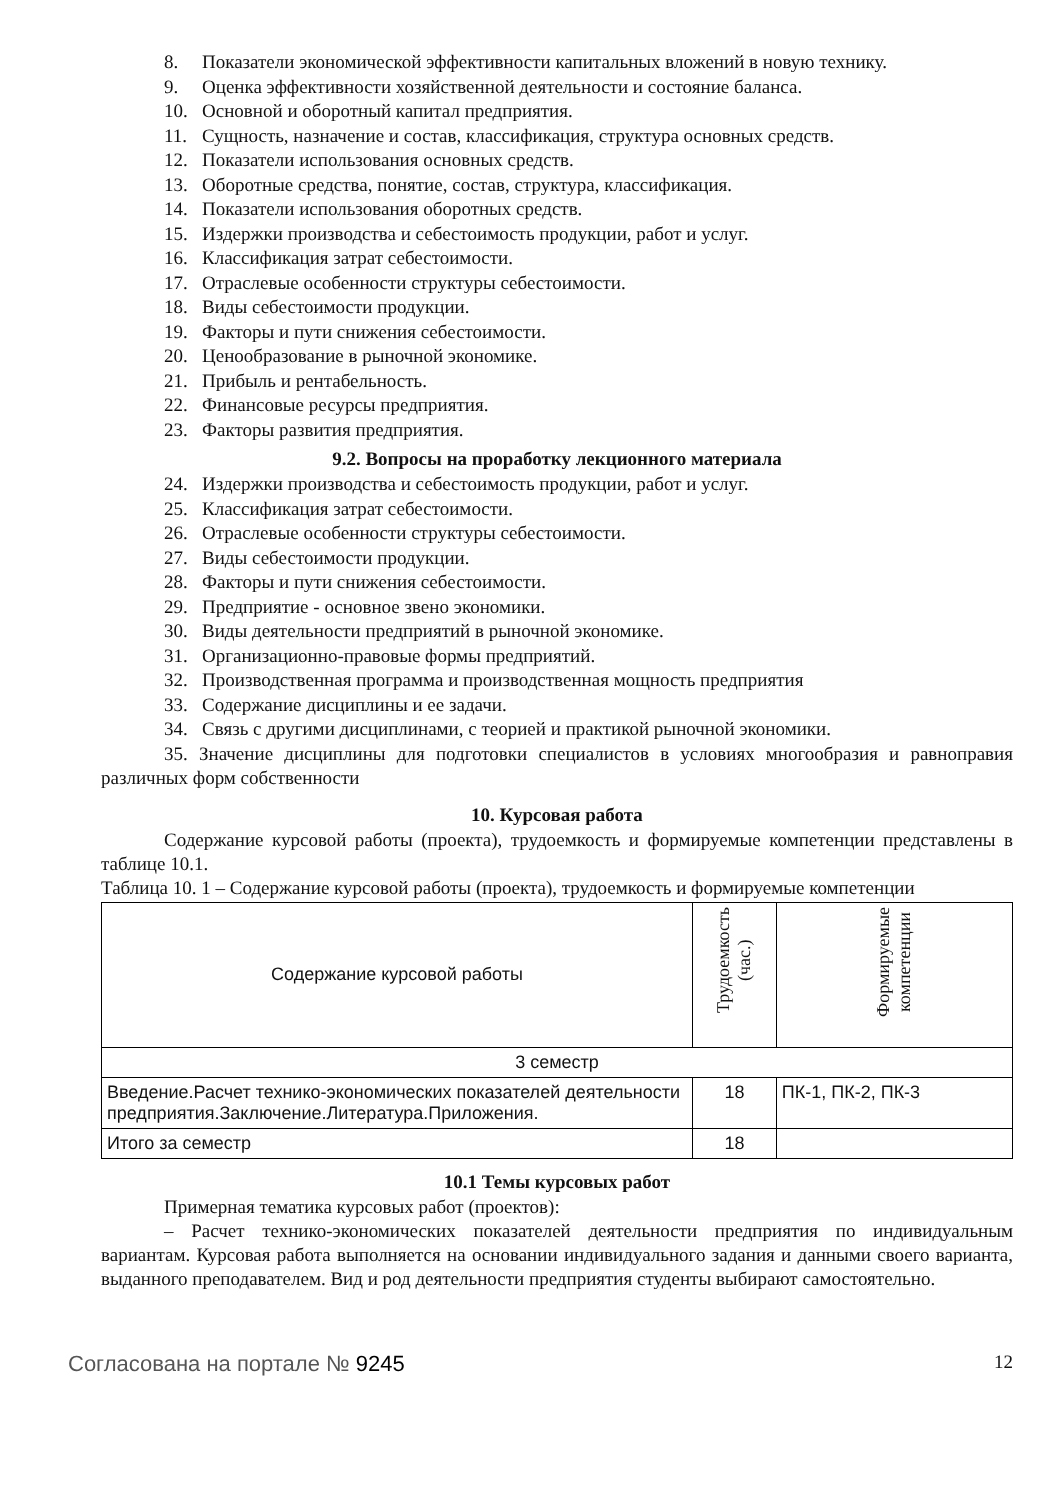8. Показатели экономической эффективности капитальных вложений в новую технику.
9. Оценка эффективности хозяйственной деятельности и состояние баланса.
10. Основной и оборотный капитал предприятия.
11. Сущность, назначение и состав, классификация, структура основных средств.
12. Показатели использования основных средств.
13. Оборотные средства, понятие, состав, структура, классификация.
14. Показатели использования оборотных средств.
15. Издержки производства и себестоимость продукции, работ и услуг.
16. Классификация затрат себестоимости.
17. Отраслевые особенности структуры себестоимости.
18. Виды себестоимости продукции.
19. Факторы и пути снижения себестоимости.
20. Ценообразование в рыночной экономике.
21. Прибыль и рентабельность.
22. Финансовые ресурсы предприятия.
23. Факторы развития предприятия.
9.2. Вопросы на проработку лекционного материала
24. Издержки производства и себестоимость продукции, работ и услуг.
25. Классификация затрат себестоимости.
26. Отраслевые особенности структуры себестоимости.
27. Виды себестоимости продукции.
28. Факторы и пути снижения себестоимости.
29. Предприятие - основное звено экономики.
30. Виды деятельности предприятий в рыночной экономике.
31. Организационно-правовые формы предприятий.
32. Производственная программа и производственная мощность предприятия
33. Содержание дисциплины и ее задачи.
34. Связь с другими дисциплинами, с теорией и практикой рыночной экономики.
35. Значение дисциплины для подготовки специалистов в условиях многообразия и равноправия различных форм собственности
10. Курсовая работа
Содержание курсовой работы (проекта), трудоемкость и формируемые компетенции представлены в таблице 10.1.
Таблица 10. 1 – Содержание курсовой работы (проекта), трудоемкость и формируемые компетенции
| Содержание курсовой работы | Трудоемкость (час.) | Формируемые компетенции |
| 3 семестр | | |
| Введение.Расчет технико-экономических показателей деятельности предприятия.Заключение.Литература.Приложения. | 18 | ПК-1, ПК-2, ПК-3 |
| Итого за семестр | 18 | |
10.1 Темы курсовых работ
Примерная тематика курсовых работ (проектов):
– Расчет технико-экономических показателей деятельности предприятия по индивидуальным вариантам. Курсовая работа выполняется на основании индивидуального задания и данными своего варианта, выданного преподавателем. Вид и род деятельности предприятия студенты выбирают самостоятельно.
Согласована на портале № 9245 12